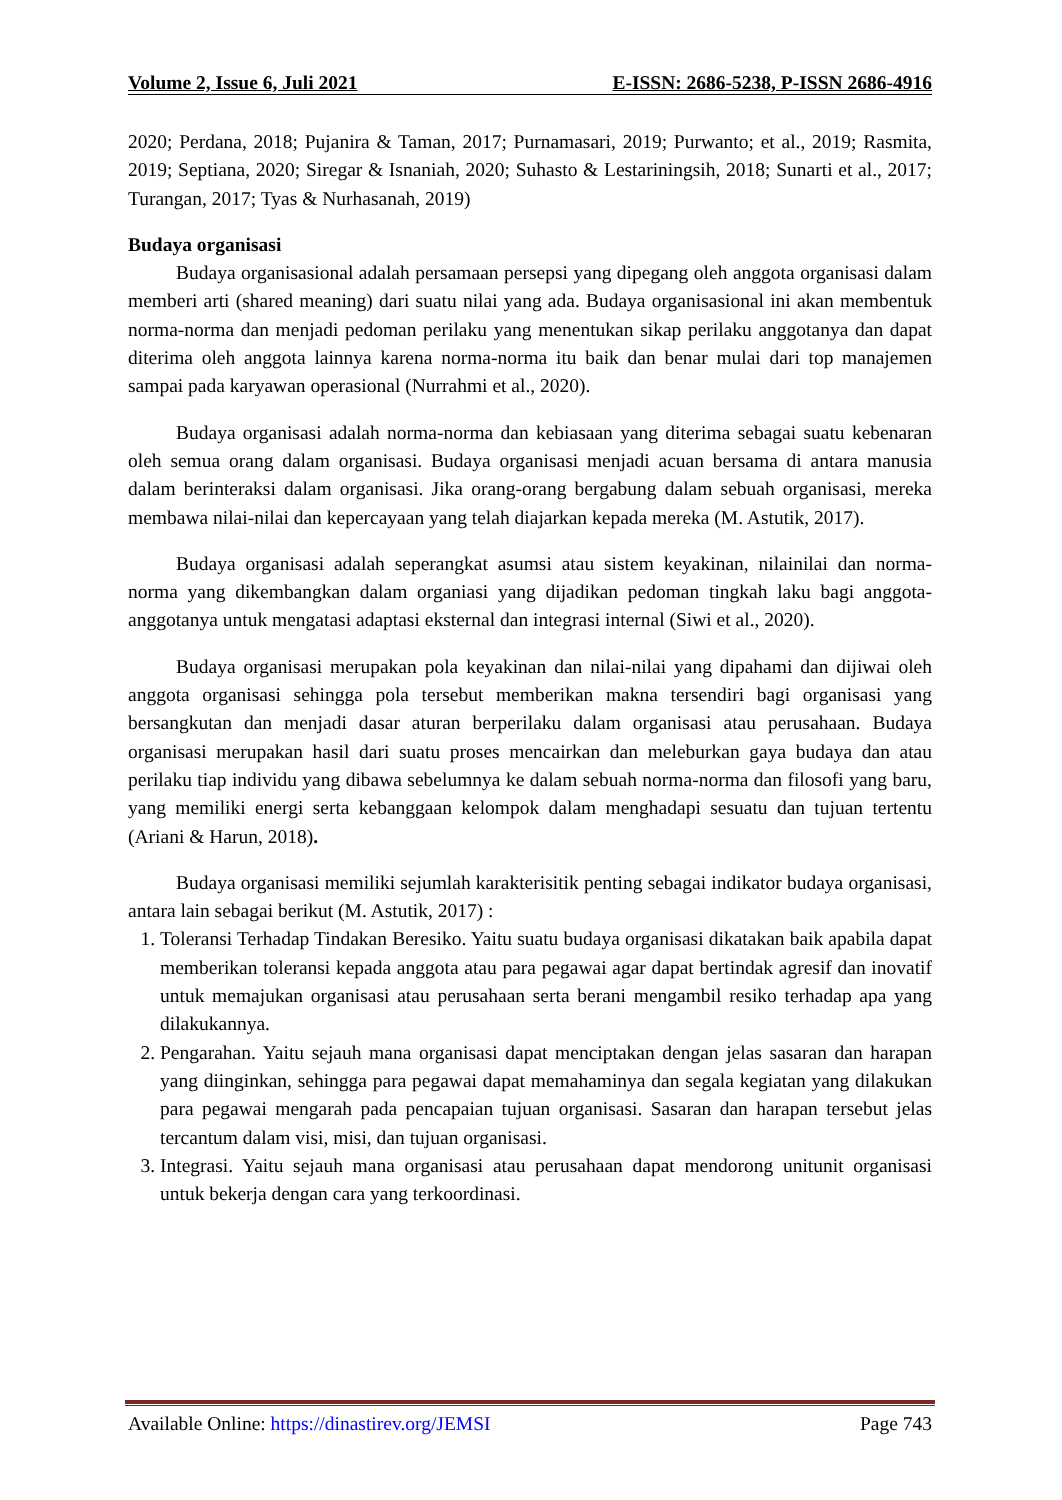Volume 2, Issue 6, Juli 2021 E-ISSN: 2686-5238, P-ISSN 2686-4916
2020; Perdana, 2018; Pujanira & Taman, 2017; Purnamasari, 2019; Purwanto; et al., 2019; Rasmita, 2019; Septiana, 2020; Siregar & Isnaniah, 2020; Suhasto & Lestariningsih, 2018; Sunarti et al., 2017; Turangan, 2017; Tyas & Nurhasanah, 2019)
Budaya organisasi
Budaya organisasional adalah persamaan persepsi yang dipegang oleh anggota organisasi dalam memberi arti (shared meaning) dari suatu nilai yang ada. Budaya organisasional ini akan membentuk norma-norma dan menjadi pedoman perilaku yang menentukan sikap perilaku anggotanya dan dapat diterima oleh anggota lainnya karena norma-norma itu baik dan benar mulai dari top manajemen sampai pada karyawan operasional (Nurrahmi et al., 2020).
Budaya organisasi adalah norma-norma dan kebiasaan yang diterima sebagai suatu kebenaran oleh semua orang dalam organisasi. Budaya organisasi menjadi acuan bersama di antara manusia dalam berinteraksi dalam organisasi. Jika orang-orang bergabung dalam sebuah organisasi, mereka membawa nilai-nilai dan kepercayaan yang telah diajarkan kepada mereka (M. Astutik, 2017).
Budaya organisasi adalah seperangkat asumsi atau sistem keyakinan, nilainilai dan norma-norma yang dikembangkan dalam organiasi yang dijadikan pedoman tingkah laku bagi anggota-anggotanya untuk mengatasi adaptasi eksternal dan integrasi internal (Siwi et al., 2020).
Budaya organisasi merupakan pola keyakinan dan nilai-nilai yang dipahami dan dijiwai oleh anggota organisasi sehingga pola tersebut memberikan makna tersendiri bagi organisasi yang bersangkutan dan menjadi dasar aturan berperilaku dalam organisasi atau perusahaan. Budaya organisasi merupakan hasil dari suatu proses mencairkan dan meleburkan gaya budaya dan atau perilaku tiap individu yang dibawa sebelumnya ke dalam sebuah norma-norma dan filosofi yang baru, yang memiliki energi serta kebanggaan kelompok dalam menghadapi sesuatu dan tujuan tertentu (Ariani & Harun, 2018).
Budaya organisasi memiliki sejumlah karakterisitik penting sebagai indikator budaya organisasi, antara lain sebagai berikut (M. Astutik, 2017) :
1. Toleransi Terhadap Tindakan Beresiko. Yaitu suatu budaya organisasi dikatakan baik apabila dapat memberikan toleransi kepada anggota atau para pegawai agar dapat bertindak agresif dan inovatif untuk memajukan organisasi atau perusahaan serta berani mengambil resiko terhadap apa yang dilakukannya.
2. Pengarahan. Yaitu sejauh mana organisasi dapat menciptakan dengan jelas sasaran dan harapan yang diinginkan, sehingga para pegawai dapat memahaminya dan segala kegiatan yang dilakukan para pegawai mengarah pada pencapaian tujuan organisasi. Sasaran dan harapan tersebut jelas tercantum dalam visi, misi, dan tujuan organisasi.
3. Integrasi. Yaitu sejauh mana organisasi atau perusahaan dapat mendorong unitunit organisasi untuk bekerja dengan cara yang terkoordinasi.
Available Online: https://dinastirev.org/JEMSI Page 743